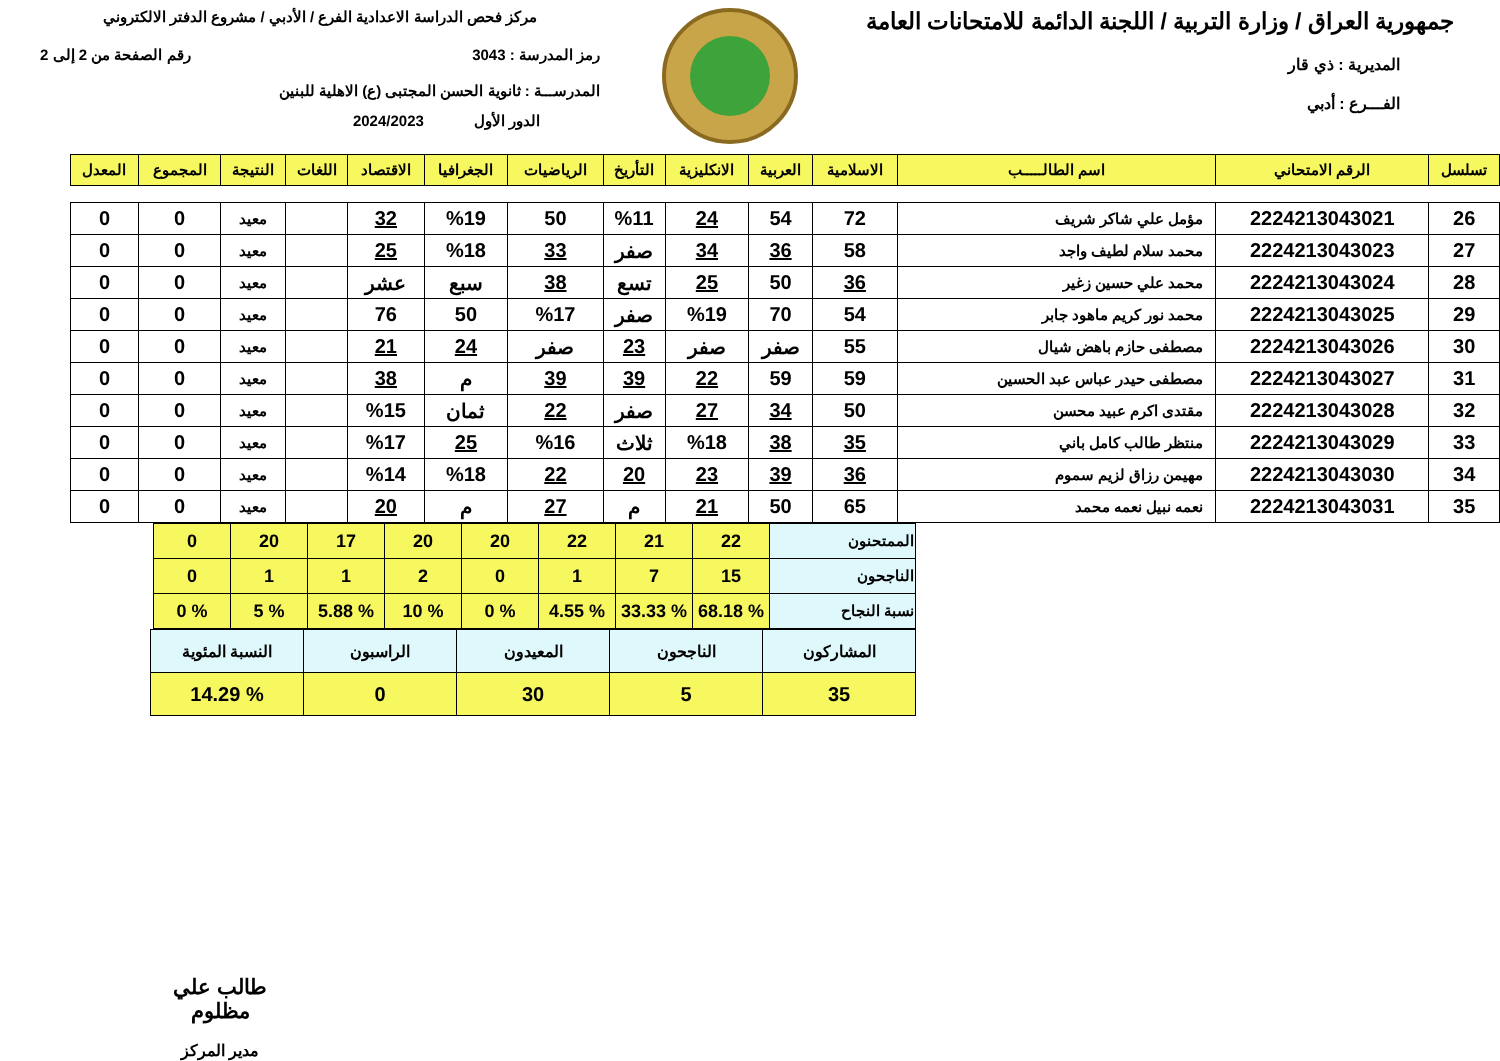جمهورية العراق / وزارة التربية / اللجنة الدائمة للامتحانات العامة
المديرية : ذي قار
الفـــرع : أدبي
مركز فحص الدراسة الاعدادية الفرع / الأدبي / مشروع الدفتر الالكتروني
رمز المدرسة : 3043 رقم الصفحة من 2 إلى 2
المدرســـة : ثانوية الحسن المجتبى (ع) الاهلية للبنين
الدور الأول 2024/2023
| تسلسل | الرقم الامتحاني | اسم الطالـــــب | الاسلامية | العربية | الانكليزية | التأريخ | الرياضيات | الجغرافيا | الاقتصاد | اللغات | النتيجة | المجموع | المعدل |
| --- | --- | --- | --- | --- | --- | --- | --- | --- | --- | --- | --- | --- | --- |
| 26 | 2224213043021 | مؤمل علي شاكر شريف | 72 | 54 | 24 | %11 | 50 | %19 | 32 | | معيد | 0 | 0 |
| 27 | 2224213043023 | محمد سلام لطيف واجد | 58 | 36 | 34 | صفر | 33 | %18 | 25 | | معيد | 0 | 0 |
| 28 | 2224213043024 | محمد علي حسين زغير | 36 | 50 | 25 | تسع | 38 | سبع | عشر | | معيد | 0 | 0 |
| 29 | 2224213043025 | محمد نور كريم ماهود جابر | 54 | 70 | %19 | صفر | %17 | 50 | 76 | | معيد | 0 | 0 |
| 30 | 2224213043026 | مصطفى حازم باهض شيال | 55 | صفر | صفر | 23 | صفر | 24 | 21 | | معيد | 0 | 0 |
| 31 | 2224213043027 | مصطفى حيدر عباس عبد الحسين | 59 | 59 | 22 | 39 | 39 | م | 38 | | معيد | 0 | 0 |
| 32 | 2224213043028 | مقتدى اكرم عبيد محسن | 50 | 34 | 27 | صفر | 22 | ثمان | %15 | | معيد | 0 | 0 |
| 33 | 2224213043029 | منتظر طالب كامل باني | 35 | 38 | %18 | ثلاث | %16 | 25 | %17 | | معيد | 0 | 0 |
| 34 | 2224213043030 | مهيمن رزاق لزيم سموم | 36 | 39 | 23 | 20 | 22 | %18 | %14 | | معيد | 0 | 0 |
| 35 | 2224213043031 | نعمه نبيل نعمه محمد | 65 | 50 | 21 | م | 27 | م | 20 | | معيد | 0 | 0 |
| الممتحنون | 22 | 21 | 22 | 20 | 20 | 17 | 20 | 0 |
| الناجحون | 15 | 7 | 1 | 0 | 2 | 1 | 1 | 0 |
| نسبة النجاح | % 68.18 | % 33.33 | % 4.55 | % 0 | % 10 | % 5.88 | % 5 | % 0 |
| المشاركون | الناجحون | المعيدون | الراسبون | النسبة المئوية |
| 35 | 5 | 30 | 0 | % 14.29 |
طالب علي مظلوم
مدير المركز